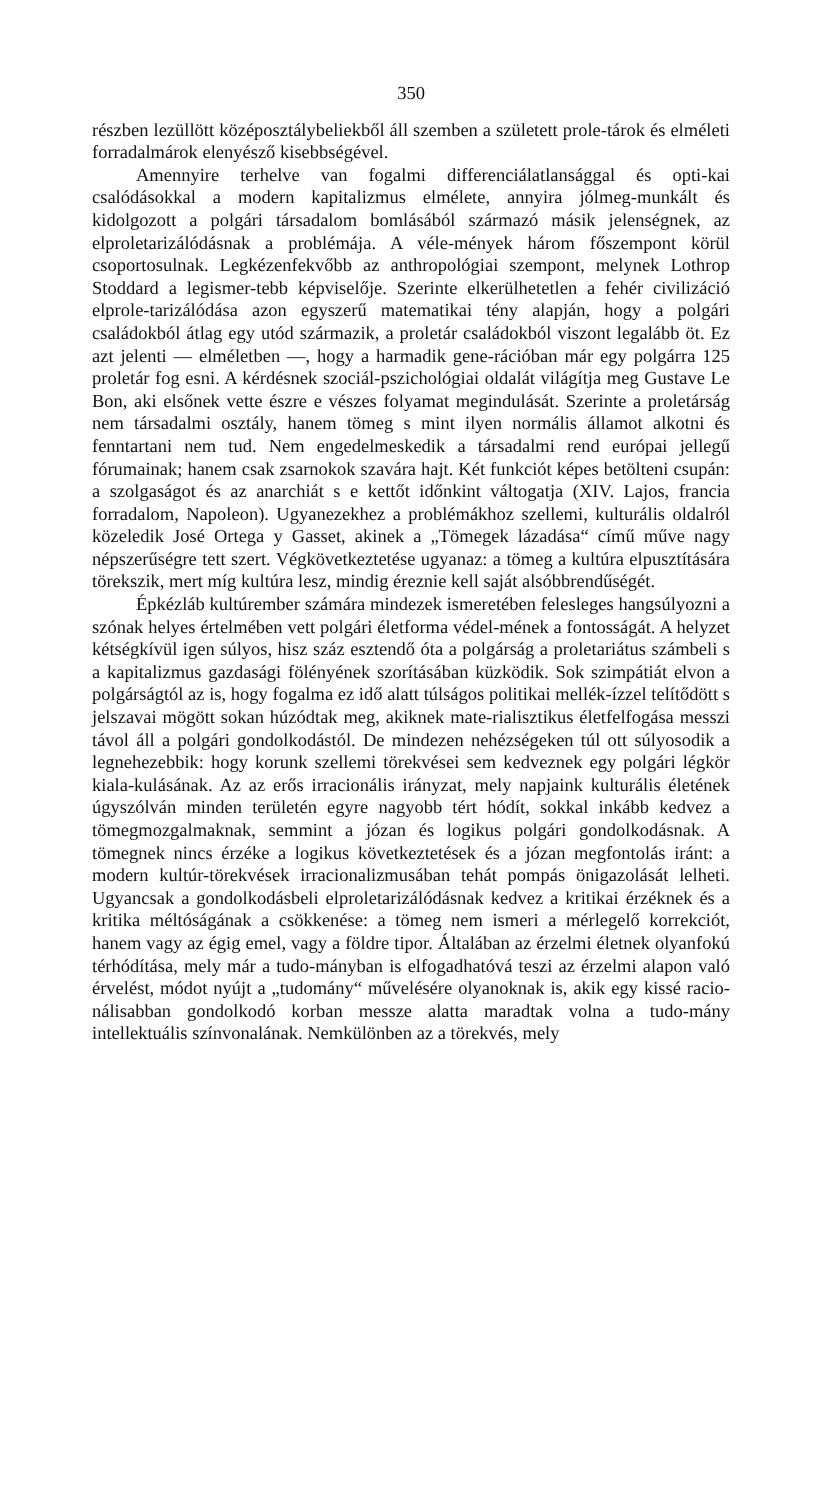350
részben lezüllött középosztálybeliekből áll szemben a született prole-tárok és elméleti forradalmárok elenyésző kisebbségével.
Amennyire terhelve van fogalmi differenciálatlansággal és opti-kai csalódásokkal a modern kapitalizmus elmélete, annyira jólmeg-munkált és kidolgozott a polgári társadalom bomlásából származó másik jelenségnek, az elproletarizálódásnak a problémája. A véle-mények három főszempont körül csoportosulnak. Legkézenfekvőbb az anthropológiai szempont, melynek Lothrop Stoddard a legismer-tebb képviselője. Szerinte elkerülhetetlen a fehér civilizáció elprole-tarizálódása azon egyszerű matematikai tény alapján, hogy a polgári családokból átlag egy utód származik, a proletár családokból viszont legalább öt. Ez azt jelenti — elméletben —, hogy a harmadik gene-rációban már egy polgárra 125 proletár fog esni. A kérdésnek szociál-pszichológiai oldalát világítja meg Gustave Le Bon, aki elsőnek vette észre e vészes folyamat megindulását. Szerinte a proletárság nem társadalmi osztály, hanem tömeg s mint ilyen normális államot alkotni és fenntartani nem tud. Nem engedelmeskedik a társadalmi rend európai jellegű fórumainak; hanem csak zsarnokok szavára hajt. Két funkciót képes betölteni csupán: a szolgaságot és az anarchiát s e kettőt időnkint váltogatja (XIV. Lajos, francia forradalom, Napoleon). Ugyanezekhez a problémákhoz szellemi, kulturális oldalról közeledik José Ortega y Gasset, akinek a „Tömegek lázadása“ című műve nagy népszerűségre tett szert. Végkövetkeztetése ugyanaz: a tömeg a kultúra elpusztítására törekszik, mert míg kultúra lesz, mindig éreznie kell saját alsóbbrendűségét.
Épkézláb kultúrember számára mindezek ismeretében felesleges hangsúlyozni a szónak helyes értelmében vett polgári életforma védel-mének a fontosságát. A helyzet kétségkívül igen súlyos, hisz száz esztendő óta a polgárság a proletariátus számbeli s a kapitalizmus gazdasági fölényének szorításában küzködik. Sok szimpátiát elvon a polgárságtól az is, hogy fogalma ez idő alatt túlságos politikai mellék-ízzel telítődött s jelszavai mögött sokan húzódtak meg, akiknek mate-rialisztikus életfelfogása messzi távol áll a polgári gondolkodástól. De mindezen nehézségeken túl ott súlyosodik a legnehezebbik: hogy korunk szellemi törekvései sem kedveznek egy polgári légkör kiala-kulásának. Az az erős irracionális irányzat, mely napjaink kulturális életének úgyszólván minden területén egyre nagyobb tért hódít, sokkal inkább kedvez a tömegmozgalmaknak, semmint a józan és logikus polgári gondolkodásnak. A tömegnek nincs érzéke a logikus következtetések és a józan megfontolás iránt: a modern kultúr-törekvések irracionalizmusában tehát pompás önigazolását lelheti. Ugyancsak a gondolkodásbeli elproletarizálódásnak kedvez a kritikai érzéknek és a kritika méltóságának a csökkenése: a tömeg nem ismeri a mérlegelő korrekciót, hanem vagy az égig emel, vagy a földre tipor. Általában az érzelmi életnek olyanfokú térhódítása, mely már a tudo-mányban is elfogadhatóvá teszi az érzelmi alapon való érvelést, módot nyújt a „tudomány“ művelésére olyanoknak is, akik egy kissé racio-nálisabban gondolkodó korban messze alatta maradtak volna a tudo-mány intellektuális színvonalának. Nemkülönben az a törekvés, mely